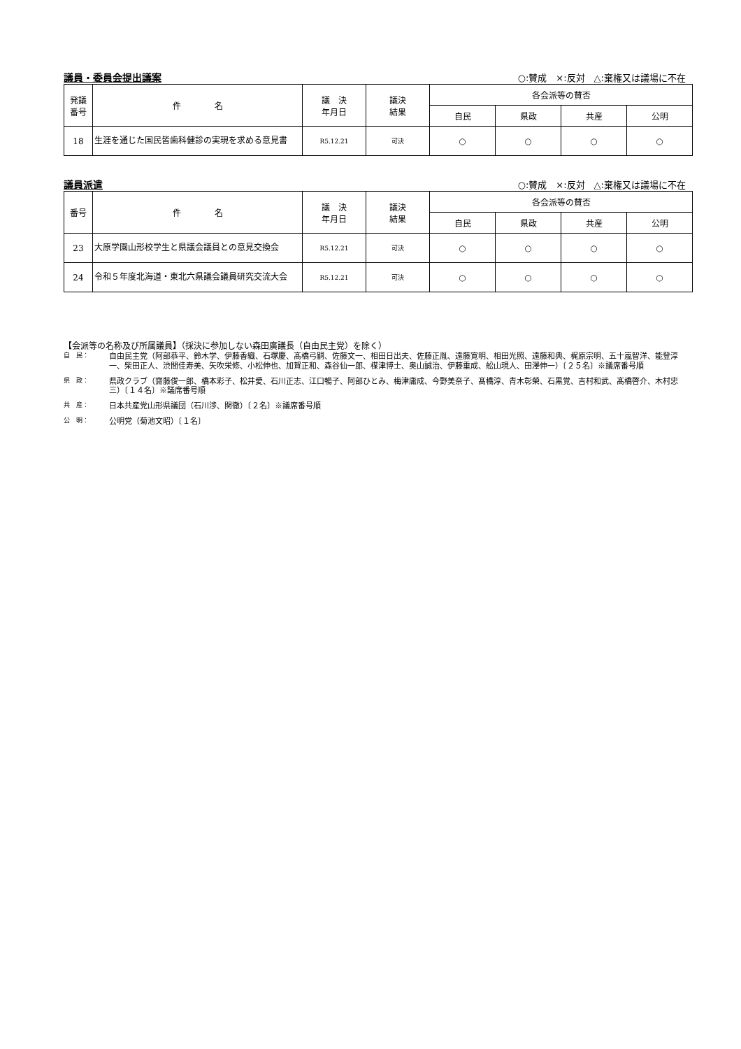議員・委員会提出議案 ○:賛成　×:反対　△:棄権又は議場に不在
| 発議 番号 | 件 名 | 議 決 年月日 | 議決 結果 | 各会派等の賛否 | | | |
| --- | --- | --- | --- | --- | --- | --- | --- |
| | | | | 自民 | 県政 | 共産 | 公明 |
| 18 | 生涯を通じた国民皆歯科健診の実現を求める意見書 | R5.12.21 | 可決 | ○ | ○ | ○ | ○ |
議員派遣 ○:賛成　×:反対　△:棄権又は議場に不在
| 番号 | 件 名 | 議 決 年月日 | 議決 結果 | 各会派等の賛否 | | | |
| --- | --- | --- | --- | --- | --- | --- | --- |
| | | | | 自民 | 県政 | 共産 | 公明 |
| 23 | 大原学園山形校学生と県議会議員との意見交換会 | R5.12.21 | 可決 | ○ | ○ | ○ | ○ |
| 24 | 令和５年度北海道・東北六県議会議員研究交流大会 | R5.12.21 | 可決 | ○ | ○ | ○ | ○ |
【会派等の名称及び所属議員】（採決に参加しない森田廣議長（自由民主党）を除く）
自　民： 自由民主党（阿部恭平、鈴木学、伊藤香織、石塚慶、髙橋弓嗣、佐藤文一、相田日出夫、佐藤正胤、遠藤寛明、相田光照、遠藤和典、梶原宗明、五十嵐智洋、能登淳一、柴田正人、渋間佳寿美、矢吹栄修、小松伸也、加賀正和、森谷仙一郎、楳津博士、奥山誠治、伊藤重成、舩山現人、田澤伸一）〔２５名〕※議席番号順
県　政： 県政クラブ（齋藤俊一郎、橋本彩子、松井愛、石川正志、江口暢子、阿部ひとみ、梅津庸成、今野美奈子、髙橋淳、青木彰榮、石黒覚、吉村和武、髙橋啓介、木村忠三）〔１４名〕※議席番号順
共　産： 日本共産党山形県議団（石川渉、関徹）〔２名〕※議席番号順
公　明： 公明党（菊池文昭）〔１名〕